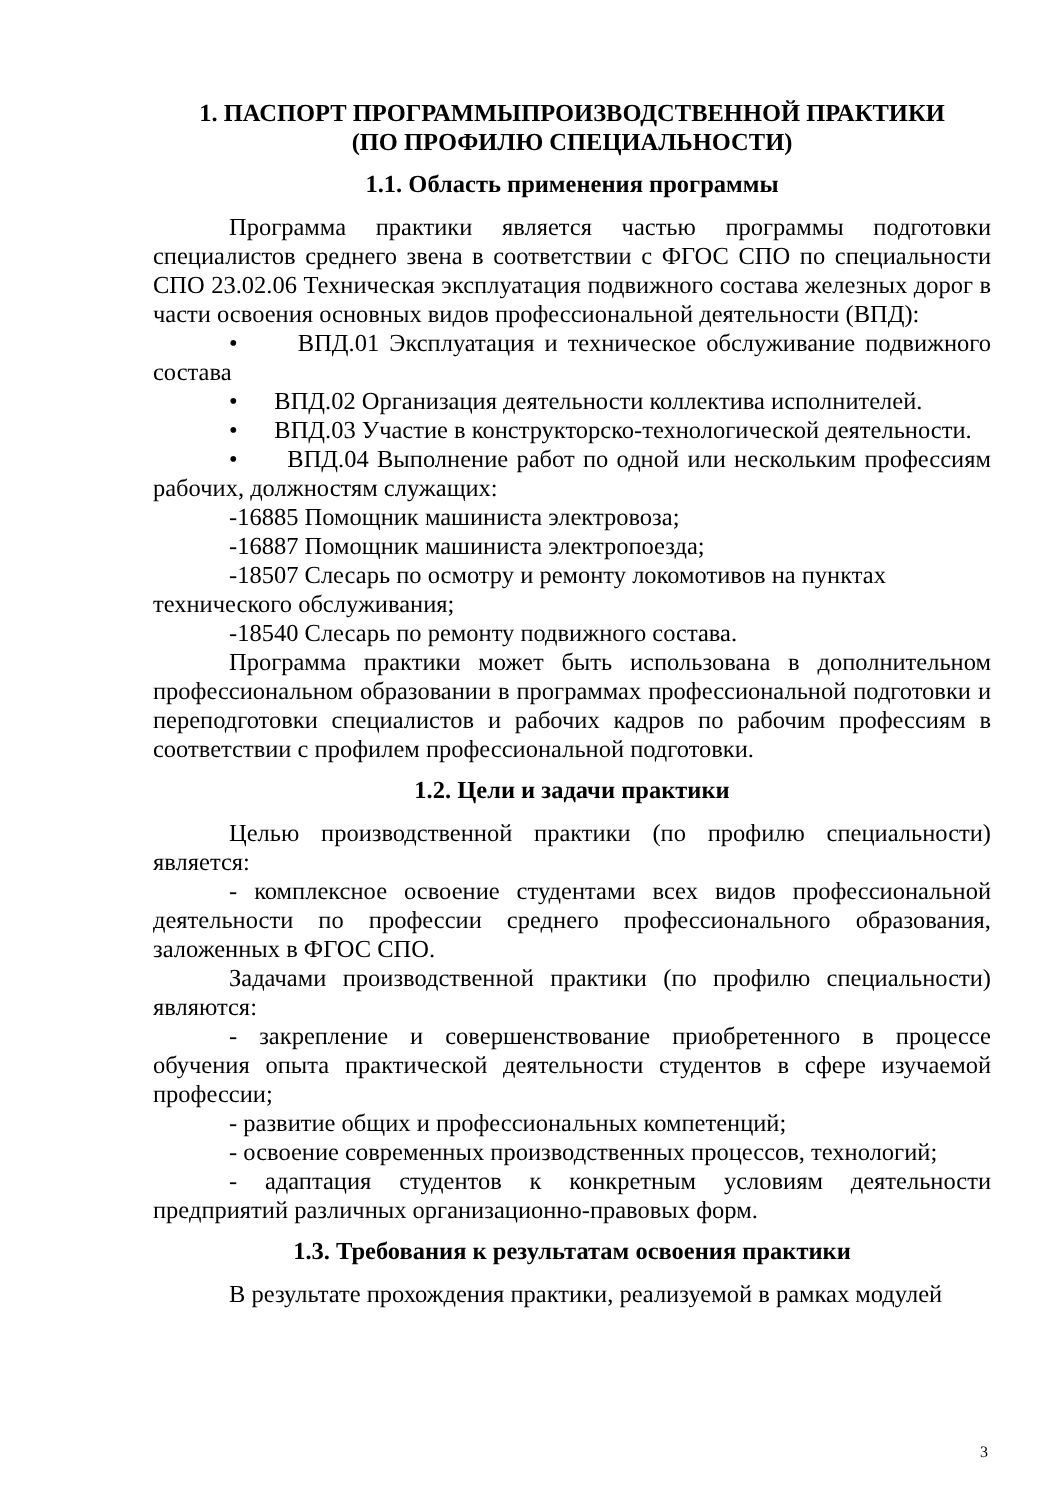1. ПАСПОРТ ПРОГРАММЫПРОИЗВОДСТВЕННОЙ ПРАКТИКИ
(ПО ПРОФИЛЮ СПЕЦИАЛЬНОСТИ)
1.1. Область применения программы
Программа практики является частью программы подготовки специалистов среднего звена в соответствии с ФГОС СПО по специальности СПО 23.02.06 Техническая эксплуатация подвижного состава железных дорог в части освоения основных видов профессиональной деятельности (ВПД):
• ВПД.01 Эксплуатация и техническое обслуживание подвижного состава
• ВПД.02 Организация деятельности коллектива исполнителей.
• ВПД.03 Участие в конструкторско-технологической деятельности.
• ВПД.04 Выполнение работ по одной или нескольким профессиям рабочих, должностям служащих:
-16885 Помощник машиниста электровоза;
-16887 Помощник машиниста электропоезда;
-18507 Слесарь по осмотру и ремонту локомотивов на пунктах технического обслуживания;
-18540 Слесарь по ремонту подвижного состава.
Программа практики может быть использована в дополнительном профессиональном образовании в программах профессиональной подготовки и переподготовки специалистов и рабочих кадров по рабочим профессиям в соответствии с профилем профессиональной подготовки.
1.2. Цели и задачи практики
Целью производственной практики (по профилю специальности) является:
- комплексное освоение студентами всех видов профессиональной деятельности по профессии среднего профессионального образования, заложенных в ФГОС СПО.
Задачами производственной практики (по профилю специальности) являются:
- закрепление и совершенствование приобретенного в процессе обучения опыта практической деятельности студентов в сфере изучаемой профессии;
- развитие общих и профессиональных компетенций;
- освоение современных производственных процессов, технологий;
- адаптация студентов к конкретным условиям деятельности предприятий различных организационно-правовых форм.
1.3. Требования к результатам освоения практики
В результате прохождения практики, реализуемой в рамках модулей
3